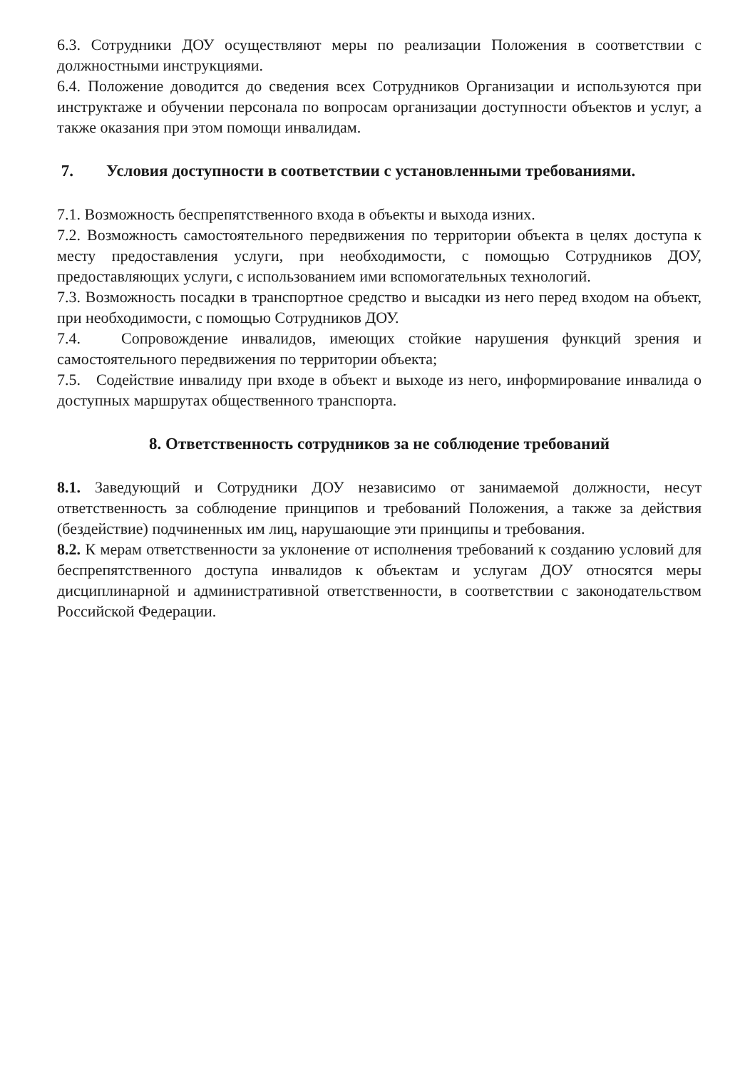6.3. Сотрудники ДОУ осуществляют меры по реализации Положения в соответствии с должностными инструкциями.
6.4. Положение доводится до сведения всех Сотрудников Организации и используются при инструктаже и обучении персонала по вопросам организации доступности объектов и услуг, а также оказания при этом помощи инвалидам.
7. Условия доступности в соответствии с установленными требованиями.
7.1. Возможность беспрепятственного входа в объекты и выхода изних.
7.2. Возможность самостоятельного передвижения по территории объекта в целях доступа к месту предоставления услуги, при необходимости, с помощью Сотрудников ДОУ, предоставляющих услуги, с использованием ими вспомогательных технологий.
7.3. Возможность посадки в транспортное средство и высадки из него перед входом на объект, при необходимости, с помощью Сотрудников ДОУ.
7.4. Сопровождение инвалидов, имеющих стойкие нарушения функций зрения и самостоятельного передвижения по территории объекта;
7.5. Содействие инвалиду при входе в объект и выходе из него, информирование инвалида о доступных маршрутах общественного транспорта.
8. Ответственность сотрудников за не соблюдение требований
8.1. Заведующий и Сотрудники ДОУ независимо от занимаемой должности, несут ответственность за соблюдение принципов и требований Положения, а также за действия (бездействие) подчиненных им лиц, нарушающие эти принципы и требования.
8.2. К мерам ответственности за уклонение от исполнения требований к созданию условий для беспрепятственного доступа инвалидов к объектам и услугам ДОУ относятся меры дисциплинарной и административной ответственности, в соответствии с законодательством Российской Федерации.